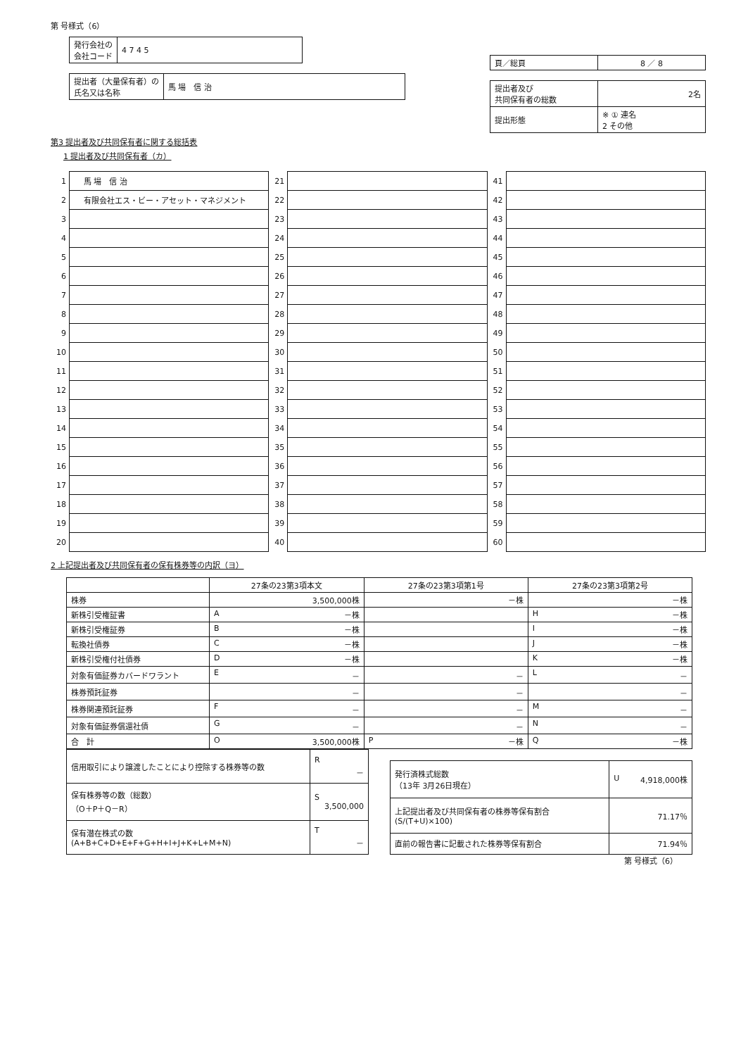第 号様式（6）
| 発行会社の 会社コード | 4 7 4 5 |
| 提出者（大量保有者）の 氏名又は名称 | 馬 場 信 治 |
| 頁／総頁 | 8 ／ 8 |
| 提出者及び 共同保有者の総数 | 2名 |
| 提出形態 | ※ ① 連名 2 その他 |
第3 提出者及び共同保有者に関する総括表
1 提出者及び共同保有者（カ）
| 1 | 馬 場 信 治 |
| 2 | 有限会社エス・ビー・アセット・マネジメント |
| 3 | |
| 4 | |
| 5 | |
| 6 | |
| 7 | |
| 8 | |
| 9 | |
| 10 | |
| 11 | |
| 12 | |
| 13 | |
| 14 | |
| 15 | |
| 16 | |
| 17 | |
| 18 | |
| 19 | |
| 20 | |
| 21 | |
| 22 | |
| 23 | |
| 24 | |
| 25 | |
| 26 | |
| 27 | |
| 28 | |
| 29 | |
| 30 | |
| 31 | |
| 32 | |
| 33 | |
| 34 | |
| 35 | |
| 36 | |
| 37 | |
| 38 | |
| 39 | |
| 40 | |
| 41 | |
| 42 | |
| 43 | |
| 44 | |
| 45 | |
| 46 | |
| 47 | |
| 48 | |
| 49 | |
| 50 | |
| 51 | |
| 52 | |
| 53 | |
| 54 | |
| 55 | |
| 56 | |
| 57 | |
| 58 | |
| 59 | |
| 60 | |
2 上記提出者及び共同保有者の保有株券等の内訳（ヨ）
| | 27条の23第3項本文 | 27条の23第3項第1号 | 27条の23第3項第2号 |
| --- | --- | --- | --- |
| 株券 | 3,500,000株 | －株 | －株 |
| 新株引受権証書 | A －株 | | H －株 |
| 新株引受権証券 | B －株 | | I －株 |
| 転換社債券 | C －株 | | J －株 |
| 新株引受権付社債券 | D －株 | | K －株 |
| 対象有価証券カバードワラント | E － | － | L － |
| 株券預託証券 | － | － | － |
| 株券関連預託証券 | F － | － | M － |
| 対象有価証券償還社債 | G － | － | N － |
| 合 計 | O 3,500,000株 | P －株 | Q －株 |
| 信用取引により譲渡したことにより控除する株券等の数 | R － |
| 保有株券等の数（総数） （O＋P＋Q－R） | S 3,500,000 |
| 保有潜在株式の数 (A+B+C+D+E+F+G+H+I+J+K+L+M+N) | T － |
| 発行済株式総数 （13年 3月26日現在） | U 4,918,000株 |
| 上記提出者及び共同保有者の株券等保有割合 (S/(T+U)×100) | 71.17％ |
| 直前の報告書に記載された株券等保有割合 | 71.94％ |
第 号様式（6）